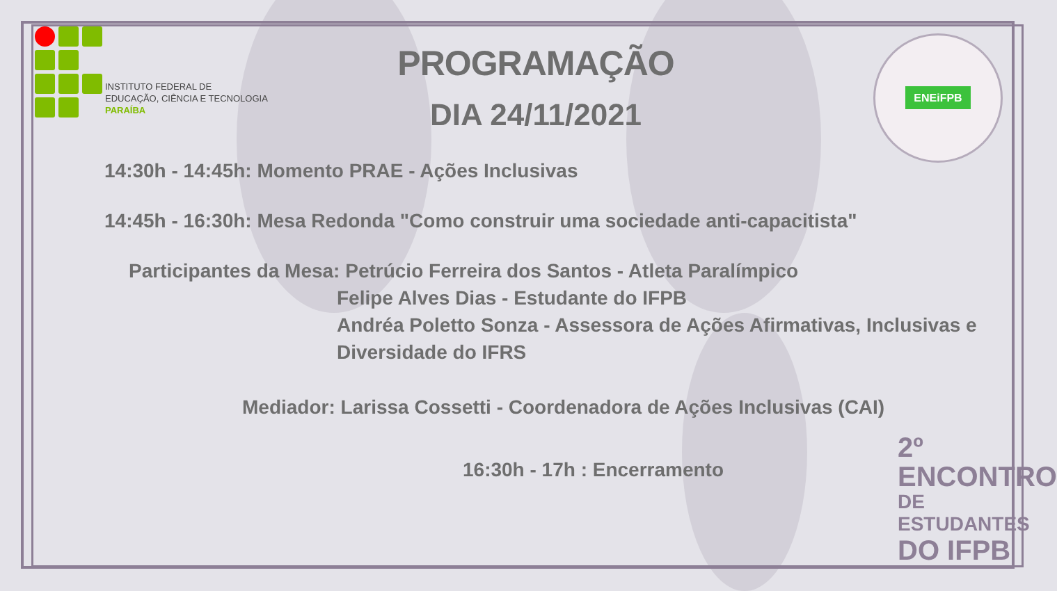INSTITUTO FEDERAL DE
EDUCAÇÃO, CIÊNCIA E TECNOLOGIA
PARAÍBA
ENEiFPB
PROGRAMAÇÃO
DIA 24/11/2021
14:30h - 14:45h: Momento PRAE - Ações Inclusivas
14:45h - 16:30h: Mesa Redonda "Como construir uma sociedade anti-capacitista"
Participantes da Mesa: Petrúcio Ferreira dos Santos - Atleta Paralímpico
Felipe Alves Dias - Estudante do IFPB
Andréa Poletto Sonza - Assessora de Ações Afirmativas, Inclusivas e
Diversidade do IFRS
Mediador: Larissa Cossetti - Coordenadora de Ações Inclusivas (CAI)
16:30h - 17h : Encerramento
2º
ENCONTRO
DE ESTUDANTES
DO IFPB